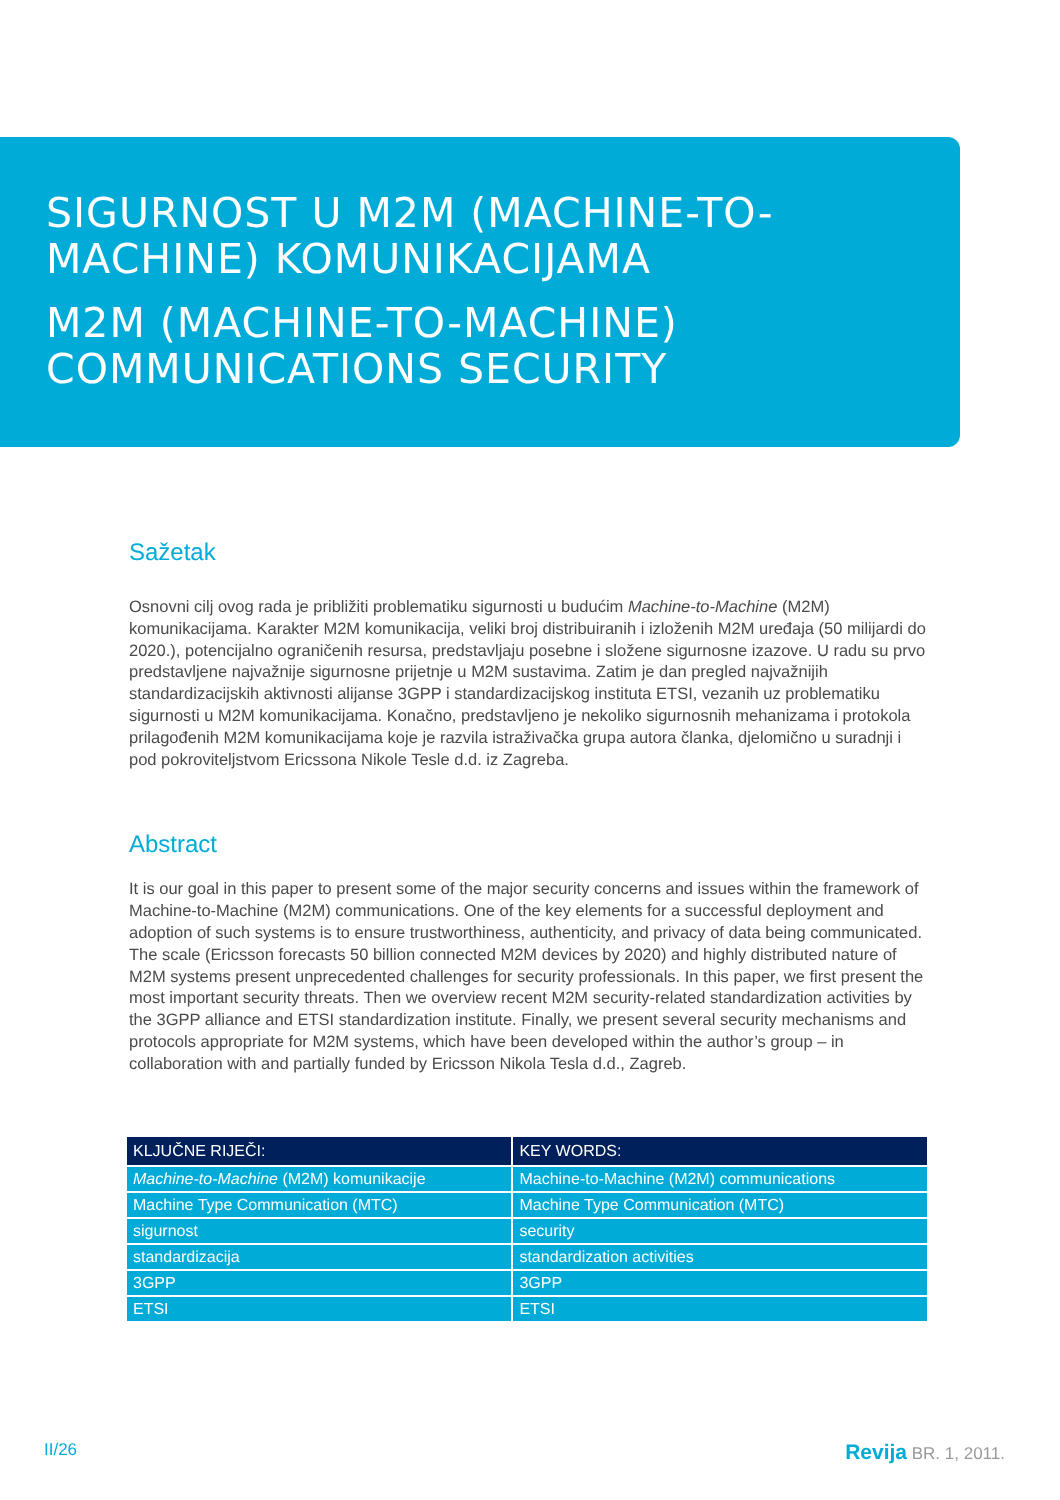SIGURNOST U M2M (MACHINE-TO-
MACHINE) KOMUNIKACIJAMA
M2M (MACHINE-TO-MACHINE)
COMMUNICATIONS SECURITY
Sažetak
Osnovni cilj ovog rada je približiti problematiku sigurnosti u budućim Machine-to-Machine (M2M) komunikacijama. Karakter M2M komunikacija, veliki broj distribuiranih i izloženih M2M uređaja (50 milijardi do 2020.), potencijalno ograničenih resursa, predstavljaju posebne i složene sigurnosne izazove. U radu su prvo predstavljene najvažnije sigurnosne prijetnje u M2M sustavima. Zatim je dan pregled najvažnijih standardizacijskih aktivnosti alijanse 3GPP i standardizacijskog instituta ETSI, vezanih uz problematiku sigurnosti u M2M komunikacijama. Konačno, predstavljeno je nekoliko sigurnosnih mehanizama i protokola prilagođenih M2M komunikacijama koje je razvila istraživačka grupa autora članka, djelomično u suradnji i pod pokroviteljstvom Ericssona Nikole Tesle d.d. iz Zagreba.
Abstract
It is our goal in this paper to present some of the major security concerns and issues within the framework of Machine-to-Machine (M2M) communications. One of the key elements for a successful deployment and adoption of such systems is to ensure trustworthiness, authenticity, and privacy of data being communicated. The scale (Ericsson forecasts 50 billion connected M2M devices by 2020) and highly distributed nature of M2M systems present unprecedented challenges for security professionals. In this paper, we first present the most important security threats. Then we overview recent M2M security-related standardization activities by the 3GPP alliance and ETSI standardization institute. Finally, we present several security mechanisms and protocols appropriate for M2M systems, which have been developed within the author’s group – in collaboration with and partially funded by Ericsson Nikola Tesla d.d., Zagreb.
| KLJUČNE RIJEČI: | KEY WORDS: |
| --- | --- |
| Machine-to-Machine (M2M) komunikacije | Machine-to-Machine (M2M) communications |
| Machine Type Communication (MTC) | Machine Type Communication (MTC) |
| sigurnost | security |
| standardizacija | standardization activities |
| 3GPP | 3GPP |
| ETSI | ETSI |
II/26 Revija BR. 1, 2011.